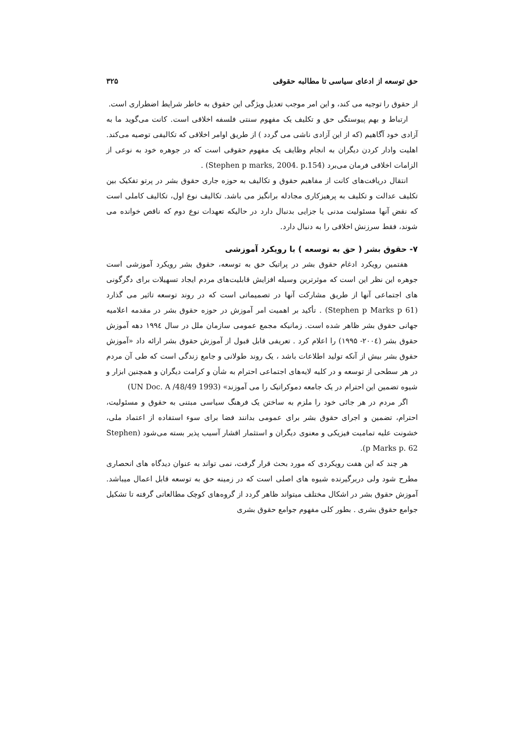حق توسعه از ادعای سیاسی تا مطالبه حقوقی ۳۲۵
از حقوق را توجیه می کند، و این امر موجب تعدیل ویژگی این حقوق به خاطر شرایط اضطراری است.
ارتباط و بهم پیوستگی حق و تکلیف یک مفهوم سنتی فلسفه اخلاقی است. کانت می‌گوید ما به آزادی خود آگاهیم (که از این آزادی ناشی می گردد ) از طریق اوامر اخلاقی که تکالیفی توصیه می‌کند. اهلیت وادار کردن دیگران به انجام وظایف یک مفهوم حقوقی است که در جوهره خود به نوعی از الزامات اخلاقی فرمان می‌برد (Stephen p marks, 2004. p.154) .
انتقال دریافت‌های کانت از مفاهیم حقوق و تکالیف به حوزه جاری حقوق بشر در پرتو تفکیک بین تکلیف عدالت و تکلیف به پرهیزکاری مجادله برانگیز می باشد. تکالیف نوع اول، تکالیف کاملی است که نقض آنها مسئولیت مدنی یا جزایی بدنبال دارد در حالیکه تعهدات نوع دوم که ناقص خوانده می شوند، فقط سرزنش اخلاقی را به دنبال دارد.
۷- حقوق بشر ( حق به توسعه ) با رویکرد آموزشی
هفتمین رویکرد ادغام حقوق بشر در پراتیک حق به توسعه، حقوق بشر رویکرد آموزشی است جوهره این نظر این است که موثرترین وسیله افزایش قابلیت‌های مردم ایجاد تسهیلات برای دگرگونی های اجتماعی آنها از طریق مشارکت آنها در تصمیماتی است که در روند توسعه تاثیر می گذارد (Stephen p Marks p 61) . تأکید بر اهمیت امر آموزش در حوزه حقوق بشر در مقدمه اعلامیه جهانی حقوق بشر ظاهر شده است. زمانیکه مجمع عمومی سازمان ملل در سال ۱۹۹٤ دهه آموزش حقوق بشر (۲۰۰٤- ۱۹۹۵) را اعلام کرد . تعریفی قابل قبول از آموزش حقوق بشر ارائه داد «آموزش حقوق بشر بیش از آنکه تولید اطلاعات باشد ، یک روند طولانی و جامع زندگی است که طی آن مردم در هر سطحی از توسعه و در کلیه لایه‌های اجتماعی احترام به شأن و کرامت دیگران و همچنین ابزار و شیوه تضمین این احترام در یک جامعه دموکراتیک را می آموزند» (UN Doc. A /48/49 1993)
اگر مردم در هر جائی خود را ملزم به ساختن یک فرهنگ سیاسی مبتنی به حقوق و مسئولیت، احترام، تضمین و اجرای حقوق بشر برای عمومی بدانند فضا برای سوء استفاده از اعتماد ملی، خشونت علیه تمامیت فیزیکی و معنوی دیگران و استثمار اقشار آسیب پذیر بسته می‌شود (Stephen p Marks p. 62).
هر چند که این هفت رویکردی که مورد بحث قرار گرفت، نمی تواند به عنوان دیدگاه های انحصاری مطرح شود ولی دربرگیرنده شیوه های اصلی است که در زمینه حق به توسعه قابل اعمال میباشد. آموزش حقوق بشر در اشکال مختلف میتواند ظاهر گردد از گروه‌های کوچک مطالعاتی گرفته تا تشکیل جوامع حقوق بشری . بطور کلی مفهوم جوامع حقوق بشری